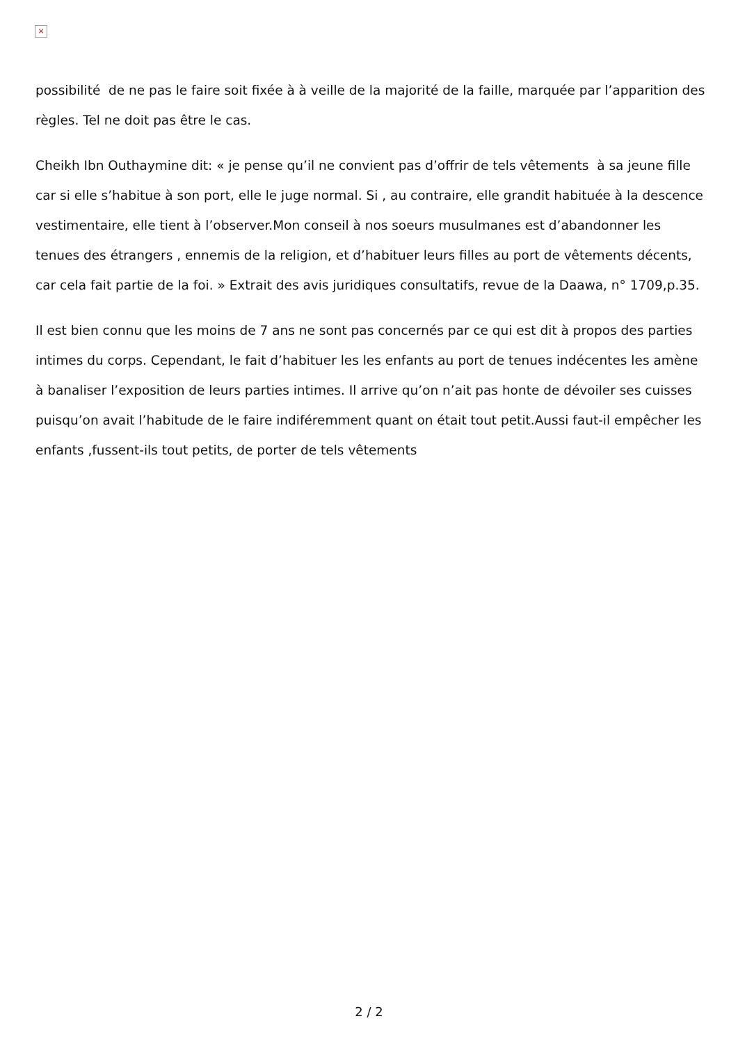×
possibilité de ne pas le faire soit fixée à à veille de la majorité de la faille, marquée par l’apparition des règles. Tel ne doit pas être le cas.
Cheikh Ibn Outhaymine dit: « je pense qu’il ne convient pas d’offrir de tels vêtements à sa jeune fille car si elle s’habitue à son port, elle le juge normal. Si , au contraire, elle grandit habituée à la descence vestimentaire, elle tient à l’observer.Mon conseil à nos soeurs musulmanes est d’abandonner les tenues des étrangers , ennemis de la religion, et d’habituer leurs filles au port de vêtements décents, car cela fait partie de la foi. » Extrait des avis juridiques consultatifs, revue de la Daawa, n° 1709,p.35.
Il est bien connu que les moins de 7 ans ne sont pas concernés par ce qui est dit à propos des parties intimes du corps. Cependant, le fait d’habituer les les enfants au port de tenues indécentes les amène à banaliser l’exposition de leurs parties intimes. Il arrive qu’on n’ait pas honte de dévoiler ses cuisses puisqu’on avait l’habitude de le faire indiféremment quant on était tout petit.Aussi faut-il empêcher les enfants ,fussent-ils tout petits, de porter de tels vêtements
2 / 2